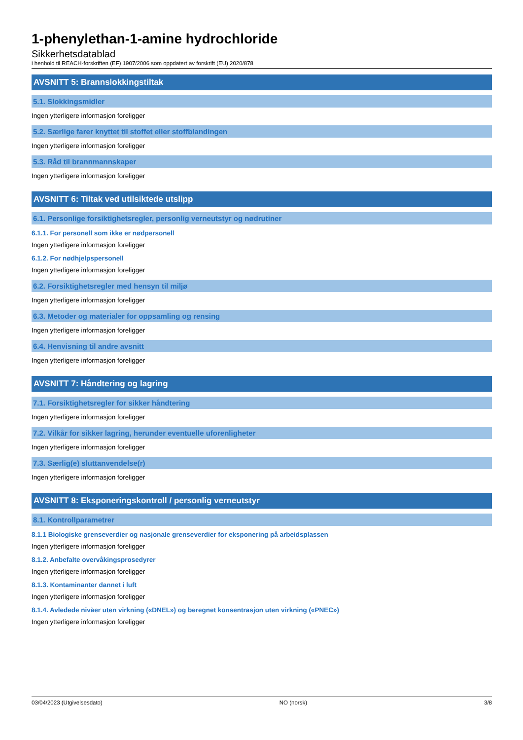1-phenylethan-1-amine hydrochloride
Sikkerhetsdatablad
i henhold til REACH-forskriften (EF) 1907/2006 som oppdatert av forskrift (EU) 2020/878
AVSNITT 5: Brannslokkingstiltak
5.1. Slokkingsmidler
Ingen ytterligere informasjon foreligger
5.2. Særlige farer knyttet til stoffet eller stoffblandingen
Ingen ytterligere informasjon foreligger
5.3. Råd til brannmannskaper
Ingen ytterligere informasjon foreligger
AVSNITT 6: Tiltak ved utilsiktede utslipp
6.1. Personlige forsiktighetsregler, personlig verneutstyr og nødrutiner
6.1.1. For personell som ikke er nødpersonell
Ingen ytterligere informasjon foreligger
6.1.2. For nødhjelpspersonell
Ingen ytterligere informasjon foreligger
6.2. Forsiktighetsregler med hensyn til miljø
Ingen ytterligere informasjon foreligger
6.3. Metoder og materialer for oppsamling og rensing
Ingen ytterligere informasjon foreligger
6.4. Henvisning til andre avsnitt
Ingen ytterligere informasjon foreligger
AVSNITT 7: Håndtering og lagring
7.1. Forsiktighetsregler for sikker håndtering
Ingen ytterligere informasjon foreligger
7.2. Vilkår for sikker lagring, herunder eventuelle uforenligheter
Ingen ytterligere informasjon foreligger
7.3. Særlig(e) sluttanvendelse(r)
Ingen ytterligere informasjon foreligger
AVSNITT 8: Eksponeringskontroll / personlig verneutstyr
8.1. Kontrollparametrer
8.1.1 Biologiske grenseverdier og nasjonale grenseverdier for eksponering på arbeidsplassen
Ingen ytterligere informasjon foreligger
8.1.2. Anbefalte overvåkingsprosedyrer
Ingen ytterligere informasjon foreligger
8.1.3. Kontaminanter dannet i luft
Ingen ytterligere informasjon foreligger
8.1.4. Avledede nivåer uten virkning («DNEL») og beregnet konsentrasjon uten virkning («PNEC»)
Ingen ytterligere informasjon foreligger
03/04/2023 (Utgivelsesdato) NO (norsk) 3/8